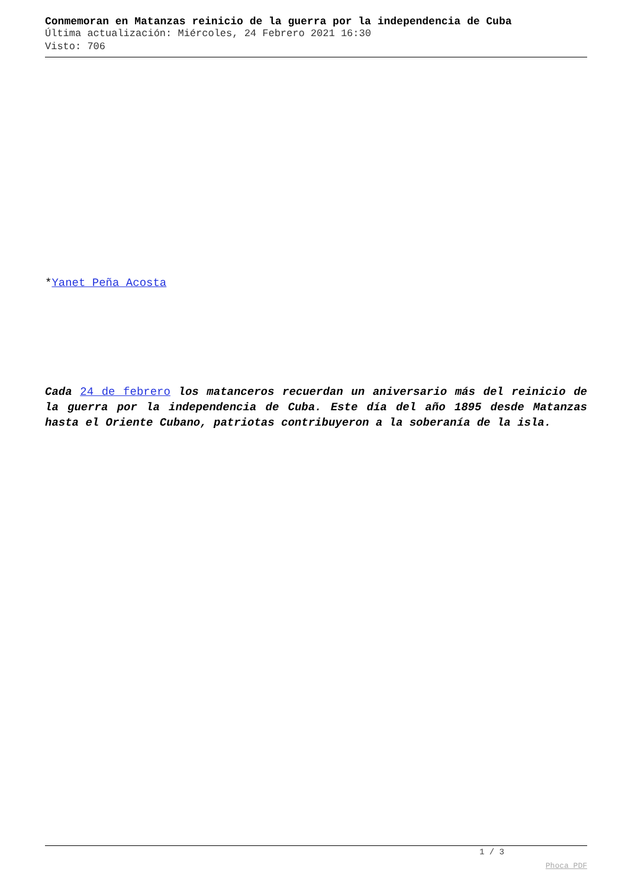Conmemoran en Matanzas reinicio de la guerra por la independencia de Cuba
Última actualización: Miércoles, 24 Febrero 2021 16:30
Visto: 706
*Yanet Peña Acosta
Cada 24 de febrero los matanceros recuerdan un aniversario más del reinicio de la guerra por la independencia de Cuba. Este día del año 1895 desde Matanzas hasta el Oriente Cubano, patriotas contribuyeron a la soberanía de la isla.
1 / 3
Phoca PDF